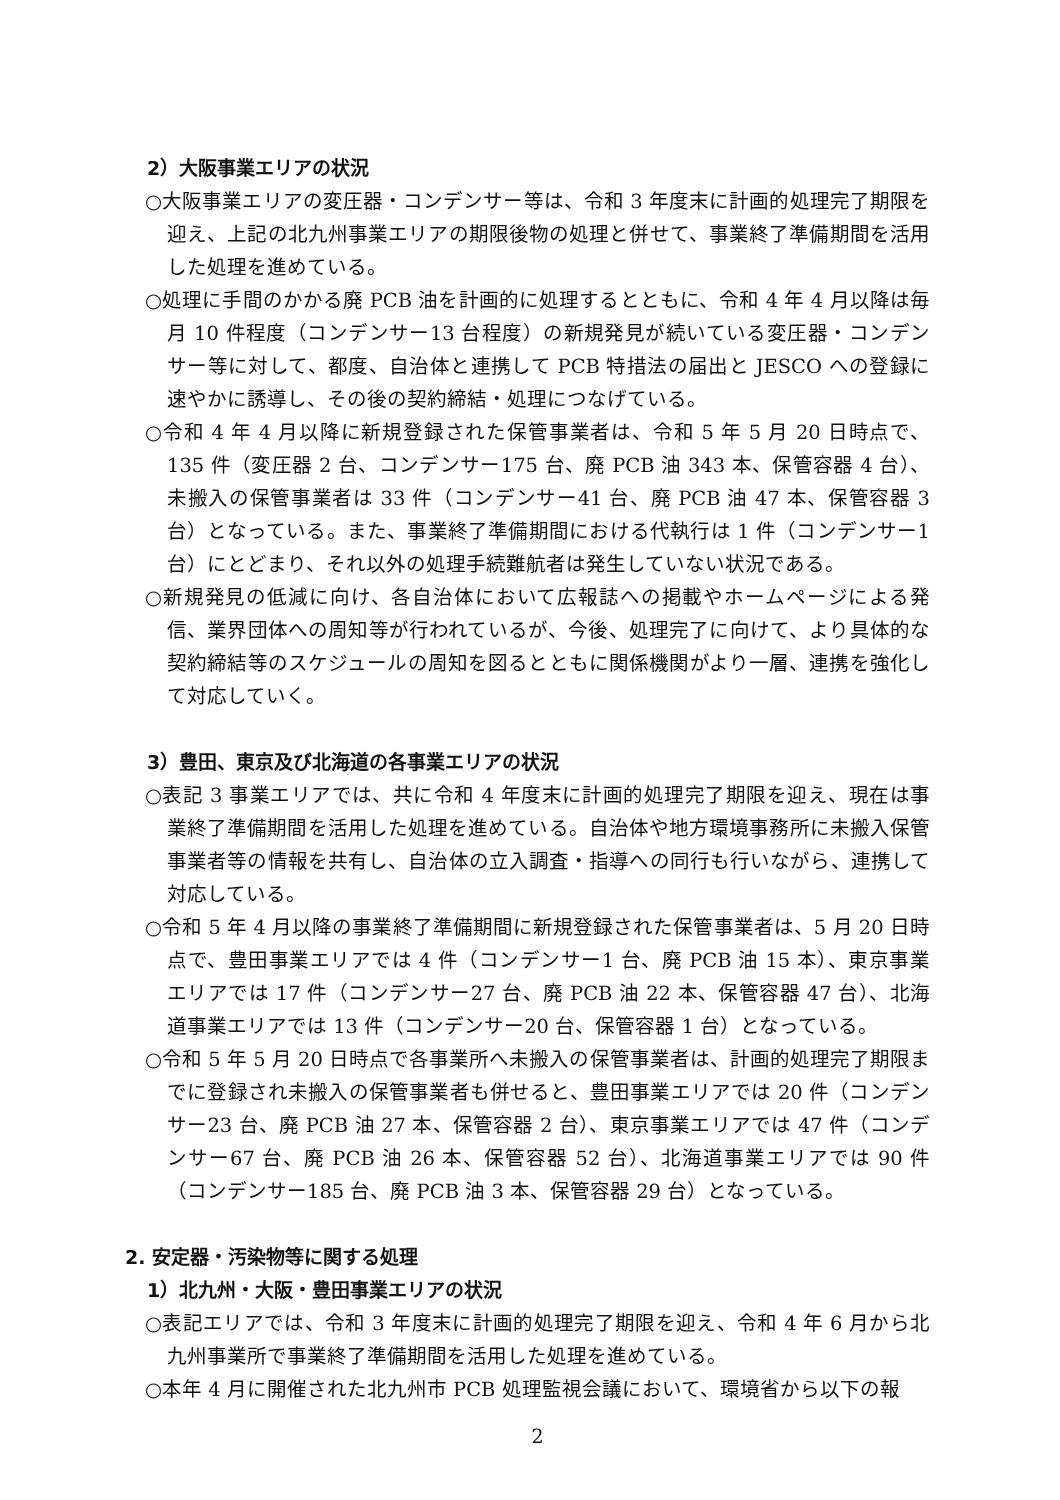2）大阪事業エリアの状況
○大阪事業エリアの変圧器・コンデンサー等は、令和 3 年度末に計画的処理完了期限を迎え、上記の北九州事業エリアの期限後物の処理と併せて、事業終了準備期間を活用した処理を進めている。
○処理に手間のかかる廃 PCB 油を計画的に処理するとともに、令和 4 年 4 月以降は毎月 10 件程度（コンデンサー13 台程度）の新規発見が続いている変圧器・コンデンサー等に対して、都度、自治体と連携して PCB 特措法の届出と JESCO への登録に速やかに誘導し、その後の契約締結・処理につなげている。
○令和 4 年 4 月以降に新規登録された保管事業者は、令和 5 年 5 月 20 日時点で、135 件（変圧器 2 台、コンデンサー175 台、廃 PCB 油 343 本、保管容器 4 台）、未搬入の保管事業者は 33 件（コンデンサー41 台、廃 PCB 油 47 本、保管容器 3 台）となっている。また、事業終了準備期間における代執行は 1 件（コンデンサー1 台）にとどまり、それ以外の処理手続難航者は発生していない状況である。
○新規発見の低減に向け、各自治体において広報誌への掲載やホームページによる発信、業界団体への周知等が行われているが、今後、処理完了に向けて、より具体的な契約締結等のスケジュールの周知を図るとともに関係機関がより一層、連携を強化して対応していく。
3）豊田、東京及び北海道の各事業エリアの状況
○表記 3 事業エリアでは、共に令和 4 年度末に計画的処理完了期限を迎え、現在は事業終了準備期間を活用した処理を進めている。自治体や地方環境事務所に未搬入保管事業者等の情報を共有し、自治体の立入調査・指導への同行も行いながら、連携して対応している。
○令和 5 年 4 月以降の事業終了準備期間に新規登録された保管事業者は、5 月 20 日時点で、豊田事業エリアでは 4 件（コンデンサー1 台、廃 PCB 油 15 本）、東京事業エリアでは 17 件（コンデンサー27 台、廃 PCB 油 22 本、保管容器 47 台）、北海道事業エリアでは 13 件（コンデンサー20 台、保管容器 1 台）となっている。
○令和 5 年 5 月 20 日時点で各事業所へ未搬入の保管事業者は、計画的処理完了期限までに登録され未搬入の保管事業者も併せると、豊田事業エリアでは 20 件（コンデンサー23 台、廃 PCB 油 27 本、保管容器 2 台）、東京事業エリアでは 47 件（コンデンサー67 台、廃 PCB 油 26 本、保管容器 52 台）、北海道事業エリアでは 90 件（コンデンサー185 台、廃 PCB 油 3 本、保管容器 29 台）となっている。
2. 安定器・汚染物等に関する処理
1）北九州・大阪・豊田事業エリアの状況
○表記エリアでは、令和 3 年度末に計画的処理完了期限を迎え、令和 4 年 6 月から北九州事業所で事業終了準備期間を活用した処理を進めている。
○本年 4 月に開催された北九州市 PCB 処理監視会議において、環境省から以下の報
2